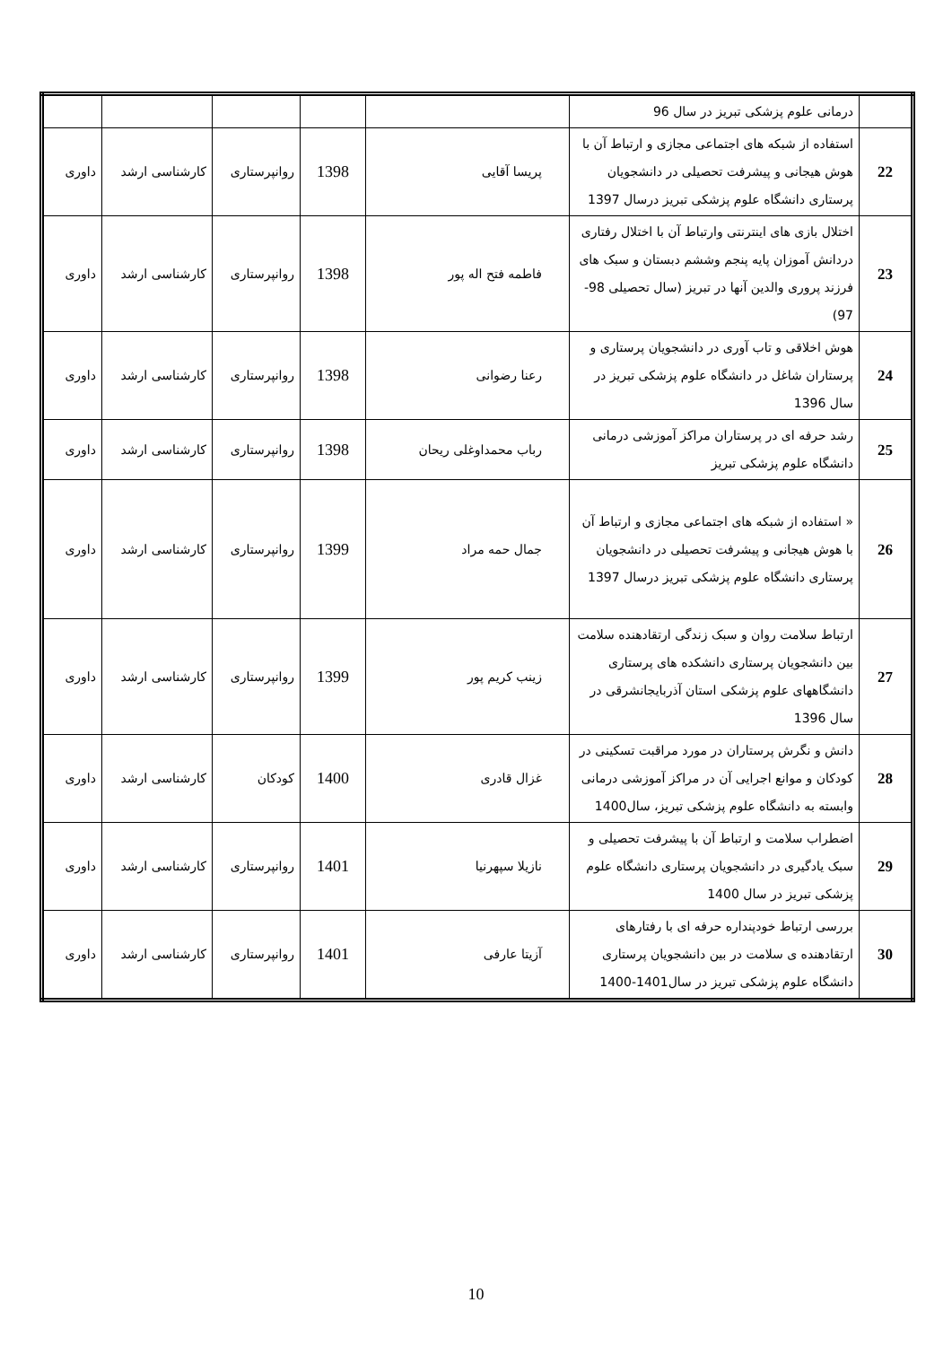| | درمانی علوم پزشکی تبریز در سال 96 | | | | | |
| 22 | استفاده از شبکه های اجتماعی مجازی و ارتباط آن با هوش هیجانی و پیشرفت تحصیلی در دانشجویان پرستاری دانشگاه علوم پزشکی تبریز درسال 1397 | پریسا آقایی | 1398 | روانپرستاری | کارشناسی ارشد | داوری |
| 23 | اختلال بازی های اینترنتی وارتباط آن با اختلال رفتاری دردانش آموزان پایه پنجم وششم دبستان و سبک های فرزند پروری والدین آنها در تبریز (سال تحصیلی 98-97) | فاطمه فتح اله پور | 1398 | روانپرستاری | کارشناسی ارشد | داوری |
| 24 | هوش اخلاقی و تاب آوری در دانشجویان پرستاری و پرستاران شاغل در دانشگاه علوم پزشکی تبریز در سال 1396 | رعنا رضوانی | 1398 | روانپرستاری | کارشناسی ارشد | داوری |
| 25 | رشد حرفه ای در پرستاران مراکز آموزشی درمانی دانشگاه علوم پزشکی تبریز | رباب محمداوغلی ریحان | 1398 | روانپرستاری | کارشناسی ارشد | داوری |
| 26 | « استفاده از شبکه های اجتماعی مجازی و ارتباط آن با هوش هیجانی و پیشرفت تحصیلی در دانشجویان پرستاری دانشگاه علوم پزشکی تبریز درسال 1397 | جمال حمه مراد | 1399 | روانپرستاری | کارشناسی ارشد | داوری |
| 27 | ارتباط سلامت روان و سبک زندگی ارتقادهنده سلامت بین دانشجویان پرستاری دانشکده های پرستاری دانشگاههای علوم پزشکی استان آذربایجانشرقی در سال 1396 | زینب کریم پور | 1399 | روانپرستاری | کارشناسی ارشد | داوری |
| 28 | دانش و نگرش پرستاران در مورد مراقبت تسکینی در کودکان و موانع اجرایی آن در مراکز آموزشی درمانی وابسته به دانشگاه علوم پزشکی تبریز، سال1400 | غزال قادری | 1400 | کودکان | کارشناسی ارشد | داوری |
| 29 | اضطراب سلامت و ارتباط آن با پیشرفت تحصیلی و سبک یادگیری در دانشجویان پرستاری دانشگاه علوم پزشکی تبریز در سال 1400 | نازیلا سپهرنیا | 1401 | روانپرستاری | کارشناسی ارشد | داوری |
| 30 | بررسی ارتباط خودپنداره حرفه ای با رفتارهای ارتقادهنده ی سلامت در بین دانشجویان پرستاری دانشگاه علوم پزشکی تبریز در سال1401-1400 | آزیتا عارفی | 1401 | روانپرستاری | کارشناسی ارشد | داوری |
10